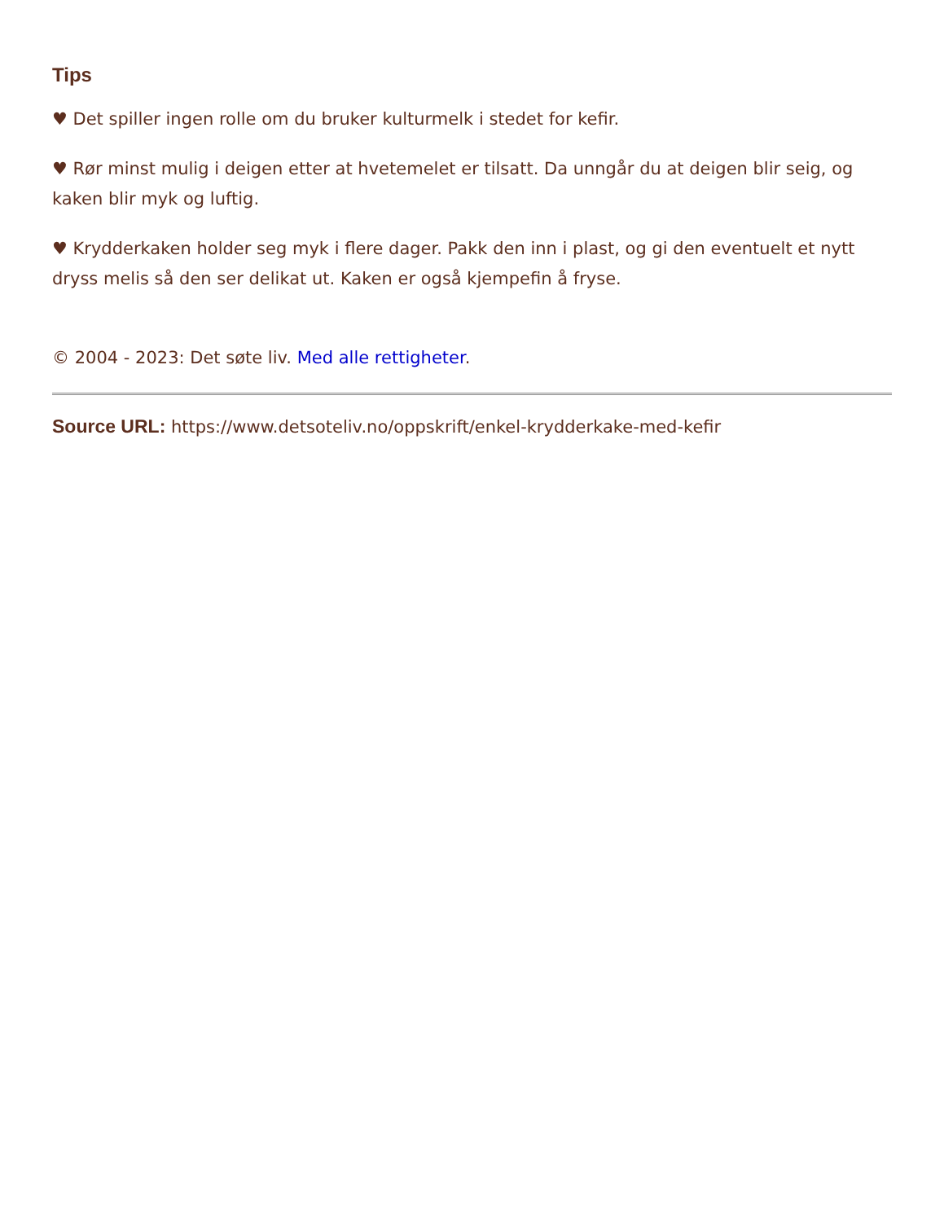Tips
♥ Det spiller ingen rolle om du bruker kulturmelk i stedet for kefir.
♥ Rør minst mulig i deigen etter at hvetemelet er tilsatt. Da unngår du at deigen blir seig, og kaken blir myk og luftig.
♥ Krydderkaken holder seg myk i flere dager. Pakk den inn i plast, og gi den eventuelt et nytt dryss melis så den ser delikat ut. Kaken er også kjempefin å fryse.
© 2004 - 2023: Det søte liv. Med alle rettigheter.
Source URL: https://www.detsoteliv.no/oppskrift/enkel-krydderkake-med-kefir